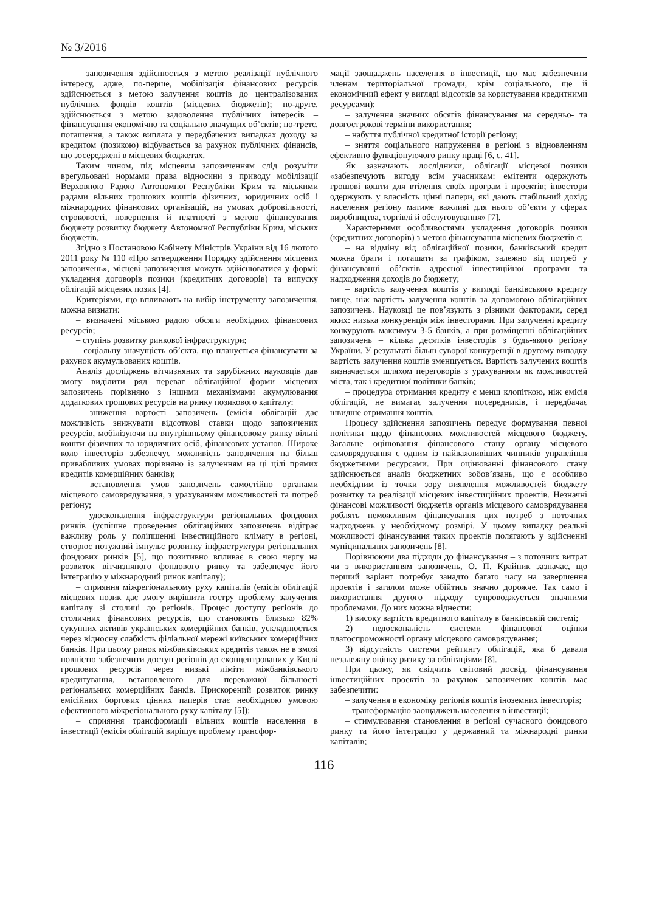№ 3/2016
– запозичення здійснюється з метою реалізації публічного інтересу, адже, по-перше, мобілізація фінансових ресурсів здійснюється з метою залучення коштів до централізованих публічних фондів коштів (місцевих бюджетів); по-друге, здійснюється з метою задоволення публічних інтересів – фінансування економічно та соціально значущих об’єктів; по-третє, погашення, а також виплата у передбачених випадках доходу за кредитом (позикою) відбувається за рахунок публічних фінансів, що зосереджені в місцевих бюджетах.
Таким чином, під місцевим запозиченням слід розуміти врегульовані нормами права відносини з приводу мобілізації Верховною Радою Автономної Республіки Крим та міськими радами вільних грошових коштів фізичних, юридичних осіб і міжнародних фінансових організацій, на умовах добровільності, строковості, повернення й платності з метою фінансування бюджету розвитку бюджету Автономної Республіки Крим, міських бюджетів.
Згідно з Постановою Кабінету Міністрів України від 16 лютого 2011 року № 110 «Про затвердження Порядку здійснення місцевих запозичень», місцеві запозичення можуть здійснюватися у формі: укладення договорів позики (кредитних договорів) та випуску облігацій місцевих позик [4].
Критеріями, що впливають на вибір інструменту запозичення, можна визнати:
– визначені міською радою обсяги необхідних фінансових ресурсів;
– ступінь розвитку ринкової інфраструктури;
– соціальну значущість об’єкта, що планується фінансувати за рахунок акумульованих коштів.
Аналіз досліджень вітчизняних та зарубіжних науковців дав змогу виділити ряд переваг облігаційної форми місцевих запозичень порівняно з іншими механізмами акумулювання додаткових грошових ресурсів на ринку позикового капіталу:
– зниження вартості запозичень (емісія облігацій дає можливість знижувати відсоткові ставки щодо запозичених ресурсів, мобілізуючи на внутрішньому фінансовому ринку вільні кошти фізичних та юридичних осіб, фінансових установ. Широке коло інвесторів забезпечує можливість запозичення на більш привабливих умовах порівняно із залученням на ці цілі прямих кредитів комерційних банків);
– встановлення умов запозичень самостійно органами місцевого самоврядування, з урахуванням можливостей та потреб регіону;
– удосконалення інфраструктури регіональних фондових ринків (успішне проведення облігаційних запозичень відіграє важливу роль у поліпшенні інвестиційного клімату в регіоні, створює потужний імпульс розвитку інфраструктури регіональних фондових ринків [5], що позитивно впливає в свою чергу на розвиток вітчизняного фондового ринку та забезпечує його інтеграцію у міжнародний ринок капіталу);
– сприяння міжрегіональному руху капіталів (емісія облігацій місцевих позик дає змогу вирішити гостру проблему залучення капіталу зі столиці до регіонів. Процес доступу регіонів до столичних фінансових ресурсів, що становлять близько 82% сукупних активів українських комерційних банків, ускладнюється через відносну слабкість філіальної мережі київських комерційних банків. При цьому ринок міжбанківських кредитів також не в змозі повністю забезпечити доступ регіонів до сконцентрованих у Києві грошових ресурсів через низькі ліміти міжбанківського кредитування, встановленого для переважної більшості регіональних комерційних банків. Прискорений розвиток ринку емісійних боргових цінних паперів стає необхідною умовою ефективного міжрегіонального руху капіталу [5]);
– сприяння трансформації вільних коштів населення в інвестиції (емісія облігацій вирішує проблему трансфор-
мації заощаджень населення в інвестиції, що має забезпечити членам територіальної громади, крім соціального, ще й економічний ефект у вигляді відсотків за користування кредитними ресурсами);
– залучення значних обсягів фінансування на середньо- та довгострокові терміни використання;
– набуття публічної кредитної історії регіону;
– зняття соціального напруження в регіоні з відновленням ефективно функціонуючого ринку праці [6, с. 41].
Як зазначають дослідники, облігації місцевої позики «забезпечують вигоду всім учасникам: емітенти одержують грошові кошти для втілення своїх програм і проектів; інвестори одержують у власність цінні папери, які дають стабільний дохід; населення регіону матиме важливі для нього об’єкти у сферах виробництва, торгівлі й обслуговування» [7].
Характерними особливостями укладення договорів позики (кредитних договорів) з метою фінансування місцевих бюджетів є:
– на відміну від облігаційної позики, банківський кредит можна брати і погашати за графіком, залежно від потреб у фінансуванні об’єктів адресної інвестиційної програми та надходження доходів до бюджету;
– вартість залучення коштів у вигляді банківського кредиту вище, ніж вартість залучення коштів за допомогою облігаційних запозичень. Науковці це пов’язують з різними факторами, серед яких: низька конкуренція між інвесторами. При залученні кредиту конкурують максимум 3-5 банків, а при розміщенні облігаційних запозичень – кілька десятків інвесторів з будь-якого регіону України. У результаті більш суворої конкуренції в другому випадку вартість залучення коштів зменшується. Вартість залучених коштів визначається шляхом переговорів з урахуванням як можливостей міста, так і кредитної політики банків;
– процедура отримання кредиту є менш клопіткою, ніж емісія облігацій, не вимагає залучення посередників, і передбачає швидше отримання коштів.
Процесу здійснення запозичень передує формування певної політики щодо фінансових можливостей місцевого бюджету. Загальне оцінювання фінансового стану органу місцевого самоврядування є одним із найважливіших чинників управління бюджетними ресурсами. При оцінюванні фінансового стану здійснюється аналіз бюджетних зобов’язань, що є особливо необхідним із точки зору виявлення можливостей бюджету розвитку та реалізації місцевих інвестиційних проектів. Незначні фінансові можливості бюджетів органів місцевого самоврядування роблять неможливим фінансування цих потреб з поточних надходжень у необхідному розмірі. У цьому випадку реальні можливості фінансування таких проектів полягають у здійсненні муніципальних запозичень [8].
Порівнюючи два підходи до фінансування – з поточних витрат чи з використанням запозичень, О. П. Крайник зазначає, що перший варіант потребує занадто багато часу на завершення проектів і загалом може обійтись значно дорожче. Так само і використання другого підходу супроводжується значними проблемами. До них можна віднести:
1) високу вартість кредитного капіталу в банківській системі;
2) недосконалість системи фінансової оцінки платоспроможності органу місцевого самоврядування;
3) відсутність системи рейтингу облігацій, яка б давала незалежну оцінку ризику за облігаціями [8].
При цьому, як свідчить світовий досвід, фінансування інвестиційних проектів за рахунок запозичених коштів має забезпечити:
– залучення в економіку регіонів коштів іноземних інвесторів;
– трансформацію заощаджень населення в інвестиції;
– стимулювання становлення в регіоні сучасного фондового ринку та його інтеграцію у державний та міжнародні ринки капіталів;
116